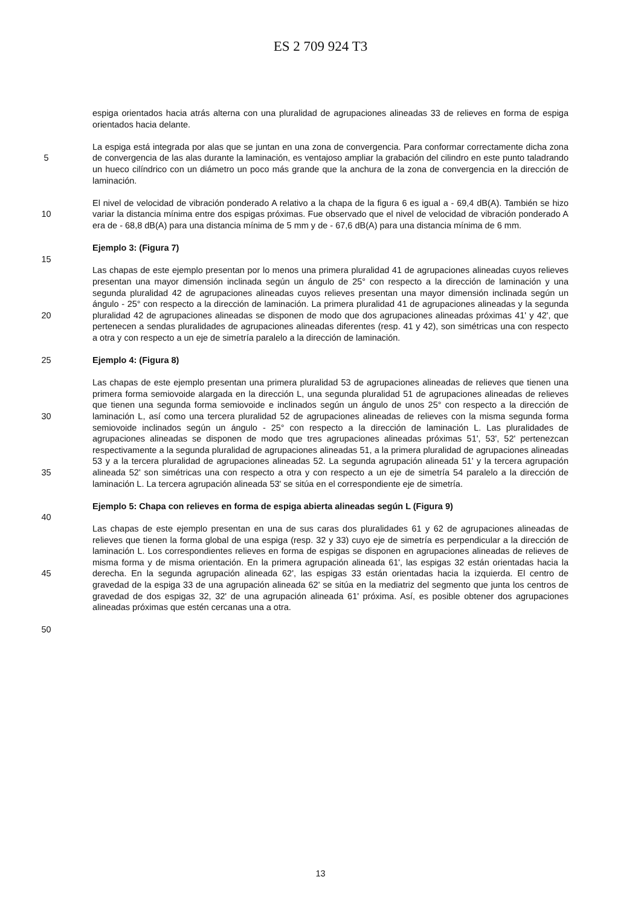ES 2 709 924 T3
espiga orientados hacia atrás alterna con una pluralidad de agrupaciones alineadas 33 de relieves en forma de espiga orientados hacia delante.
5 La espiga está integrada por alas que se juntan en una zona de convergencia. Para conformar correctamente dicha zona de convergencia de las alas durante la laminación, es ventajoso ampliar la grabación del cilindro en este punto taladrando un hueco cilíndrico con un diámetro un poco más grande que la anchura de la zona de convergencia en la dirección de laminación.
10 El nivel de velocidad de vibración ponderado A relativo a la chapa de la figura 6 es igual a - 69,4 dB(A). También se hizo variar la distancia mínima entre dos espigas próximas. Fue observado que el nivel de velocidad de vibración ponderado A era de - 68,8 dB(A) para una distancia mínima de 5 mm y de - 67,6 dB(A) para una distancia mínima de 6 mm.
Ejemplo 3: (Figura 7)
15
20 Las chapas de este ejemplo presentan por lo menos una primera pluralidad 41 de agrupaciones alineadas cuyos relieves presentan una mayor dimensión inclinada según un ángulo de 25° con respecto a la dirección de laminación y una segunda pluralidad 42 de agrupaciones alineadas cuyos relieves presentan una mayor dimensión inclinada según un ángulo - 25° con respecto a la dirección de laminación. La primera pluralidad 41 de agrupaciones alineadas y la segunda pluralidad 42 de agrupaciones alineadas se disponen de modo que dos agrupaciones alineadas próximas 41' y 42', que pertenecen a sendas pluralidades de agrupaciones alineadas diferentes (resp. 41 y 42), son simétricas una con respecto a otra y con respecto a un eje de simetría paralelo a la dirección de laminación.
25 Ejemplo 4: (Figura 8)
30
35
Las chapas de este ejemplo presentan una primera pluralidad 53 de agrupaciones alineadas de relieves que tienen una primera forma semiovoide alargada en la dirección L, una segunda pluralidad 51 de agrupaciones alineadas de relieves que tienen una segunda forma semiovoide e inclinados según un ángulo de unos 25° con respecto a la dirección de laminación L, así como una tercera pluralidad 52 de agrupaciones alineadas de relieves con la misma segunda forma semiovoide inclinados según un ángulo - 25° con respecto a la dirección de laminación L. Las pluralidades de agrupaciones alineadas se disponen de modo que tres agrupaciones alineadas próximas 51', 53', 52' pertenezcan respectivamente a la segunda pluralidad de agrupaciones alineadas 51, a la primera pluralidad de agrupaciones alineadas 53 y a la tercera pluralidad de agrupaciones alineadas 52. La segunda agrupación alineada 51' y la tercera agrupación alineada 52' son simétricas una con respecto a otra y con respecto a un eje de simetría 54 paralelo a la dirección de laminación L. La tercera agrupación alineada 53' se sitúa en el correspondiente eje de simetría.
Ejemplo 5: Chapa con relieves en forma de espiga abierta alineadas según L (Figura 9)
40
45 Las chapas de este ejemplo presentan en una de sus caras dos pluralidades 61 y 62 de agrupaciones alineadas de relieves que tienen la forma global de una espiga (resp. 32 y 33) cuyo eje de simetría es perpendicular a la dirección de laminación L. Los correspondientes relieves en forma de espigas se disponen en agrupaciones alineadas de relieves de misma forma y de misma orientación. En la primera agrupación alineada 61', las espigas 32 están orientadas hacia la derecha. En la segunda agrupación alineada 62', las espigas 33 están orientadas hacia la izquierda. El centro de gravedad de la espiga 33 de una agrupación alineada 62' se sitúa en la mediatriz del segmento que junta los centros de gravedad de dos espigas 32, 32' de una agrupación alineada 61' próxima. Así, es posible obtener dos agrupaciones alineadas próximas que estén cercanas una a otra.
50
13